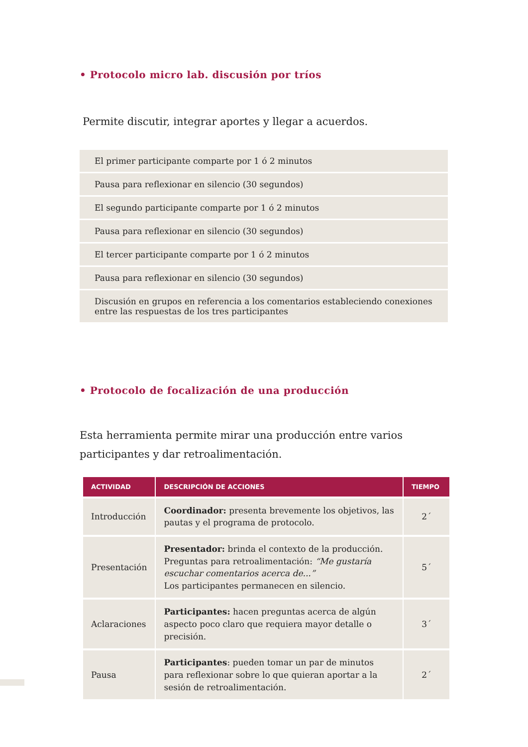• Protocolo micro lab. discusión por tríos
Permite discutir, integrar aportes y llegar a acuerdos.
| El primer participante comparte por 1 ó 2 minutos |
| Pausa para reflexionar en silencio (30 segundos) |
| El segundo participante comparte por 1 ó 2 minutos |
| Pausa para reflexionar en silencio (30 segundos) |
| El tercer participante comparte por 1 ó 2 minutos |
| Pausa para reflexionar en silencio (30 segundos) |
| Discusión en grupos en referencia a los comentarios estableciendo conexiones entre las respuestas de los tres participantes |
• Protocolo de focalización de una producción
Esta herramienta permite mirar una producción entre varios participantes y dar retroalimentación.
| ACTIVIDAD | DESCRIPCIÓN DE ACCIONES | TIEMPO |
| --- | --- | --- |
| Introducción | Coordinador: presenta brevemente los objetivos, las pautas y el programa de protocolo. | 2´ |
| Presentación | Presentador: brinda el contexto de la producción. Preguntas para retroalimentación: “Me gustaría escuchar comentarios acerca de...” Los participantes permanecen en silencio. | 5´ |
| Aclaraciones | Participantes: hacen preguntas acerca de algún aspecto poco claro que requiera mayor detalle o precisión. | 3´ |
| Pausa | Participantes : pueden tomar un par de minutos para reflexionar sobre lo que quieran aportar a la sesión de retroalimentación. | 2´ |